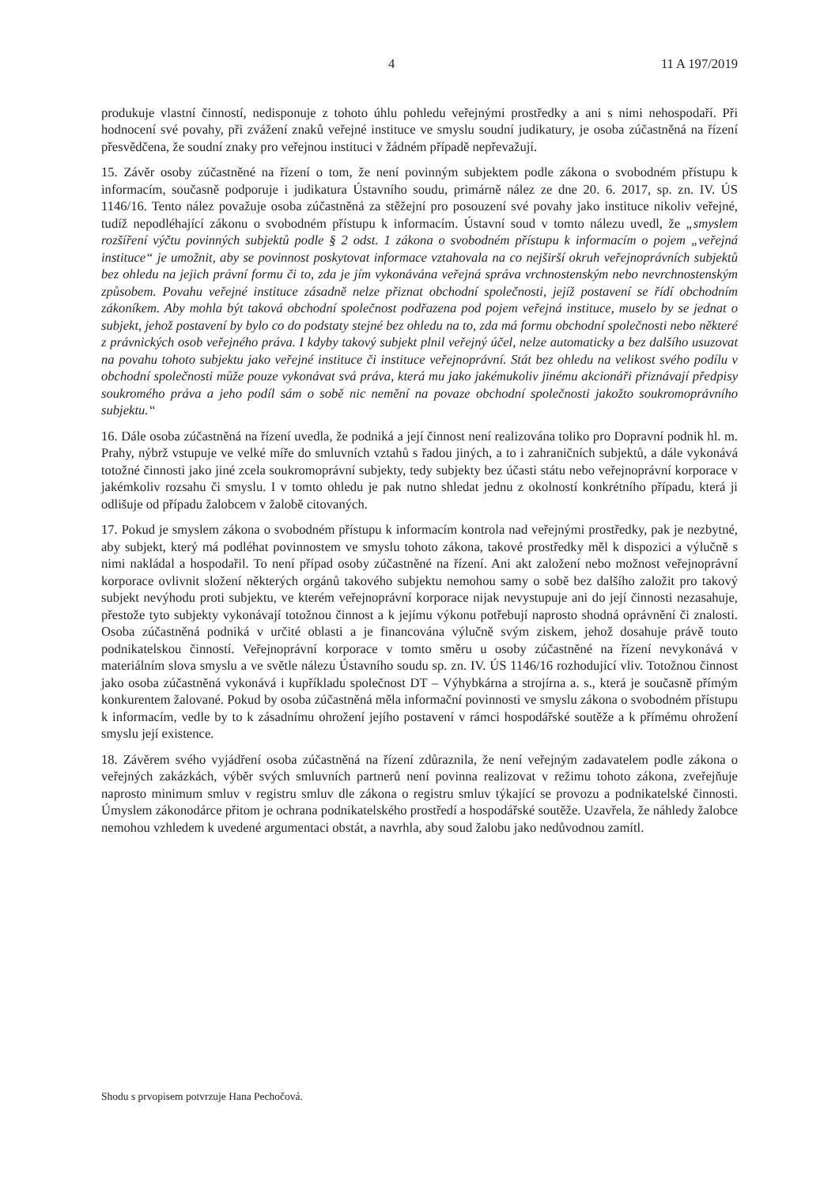4 11 A 197/2019
produkuje vlastní činností, nedisponuje z tohoto úhlu pohledu veřejnými prostředky a ani s nimi nehospodaří. Při hodnocení své povahy, při zvážení znaků veřejné instituce ve smyslu soudní judikatury, je osoba zúčastněná na řízení přesvědčena, že soudní znaky pro veřejnou instituci v žádném případě nepřevažují.
15. Závěr osoby zúčastněné na řízení o tom, že není povinným subjektem podle zákona o svobodném přístupu k informacím, současně podporuje i judikatura Ústavního soudu, primárně nález ze dne 20. 6. 2017, sp. zn. IV. ÚS 1146/16. Tento nález považuje osoba zúčastněná za stěžejní pro posouzení své povahy jako instituce nikoliv veřejné, tudíž nepodléhající zákonu o svobodném přístupu k informacím. Ústavní soud v tomto nálezu uvedl, že „smyslem rozšíření výčtu povinných subjektů podle § 2 odst. 1 zákona o svobodném přístupu k informacím o pojem „veřejná instituce“ je umožnit, aby se povinnost poskytovat informace vztahovala na co nejširší okruh veřejnoprávních subjektů bez ohledu na jejich právní formu či to, zda je jím vykonávána veřejná správa vrchnostenským nebo nevrchnostenským způsobem. Povahu veřejné instituce zásadně nelze přiznat obchodní společnosti, jejíž postavení se řídí obchodním zákoníkem. Aby mohla být taková obchodní společnost podřazena pod pojem veřejná instituce, muselo by se jednat o subjekt, jehož postavení by bylo co do podstaty stejné bez ohledu na to, zda má formu obchodní společnosti nebo některé z právnických osob veřejného práva. I kdyby takový subjekt plnil veřejný účel, nelze automaticky a bez dalšího usuzovat na povahu tohoto subjektu jako veřejné instituce či instituce veřejnoprávní. Stát bez ohledu na velikost svého podílu v obchodní společnosti může pouze vykonávat svá práva, která mu jako jakémukoliv jinému akcionáři přiznávají předpisy soukromého práva a jeho podíl sám o sobě nic nemění na povaze obchodní společnosti jakožto soukromoprávního subjektu.“
16. Dále osoba zúčastněná na řízení uvedla, že podniká a její činnost není realizována toliko pro Dopravní podnik hl. m. Prahy, nýbrž vstupuje ve velké míře do smluvních vztahů s řadou jiných, a to i zahraničních subjektů, a dále vykonává totožné činnosti jako jiné zcela soukromoprávní subjekty, tedy subjekty bez účasti státu nebo veřejnoprávní korporace v jakémkoliv rozsahu či smyslu. I v tomto ohledu je pak nutno shledat jednu z okolností konkrétního případu, která ji odlišuje od případu žalobcem v žalobě citovaných.
17. Pokud je smyslem zákona o svobodném přístupu k informacím kontrola nad veřejnými prostředky, pak je nezbytné, aby subjekt, který má podléhat povinnostem ve smyslu tohoto zákona, takové prostředky měl k dispozici a výlučně s nimi nakládal a hospodařil. To není případ osoby zúčastněné na řízení. Ani akt založení nebo možnost veřejnoprávní korporace ovlivnit složení některých orgánů takového subjektu nemohou samy o sobě bez dalšího založit pro takový subjekt nevýhodu proti subjektu, ve kterém veřejnoprávní korporace nijak nevystupuje ani do její činnosti nezasahuje, přestože tyto subjekty vykonávají totožnou činnost a k jejímu výkonu potřebují naprosto shodná oprávnění či znalosti. Osoba zúčastněná podniká v určité oblasti a je financována výlučně svým ziskem, jehož dosahuje právě touto podnikatelskou činností. Veřejnoprávní korporace v tomto směru u osoby zúčastněné na řízení nevykonává v materiálním slova smyslu a ve světle nálezu Ústavního soudu sp. zn. IV. ÚS 1146/16 rozhodující vliv. Totožnou činnost jako osoba zúčastněná vykonává i kupříkladu společnost DT – Výhybkárna a strojírna a. s., která je současně přímým konkurentem žalované. Pokud by osoba zúčastněná měla informační povinnosti ve smyslu zákona o svobodném přístupu k informacím, vedle by to k zásadnímu ohrožení jejího postavení v rámci hospodářské soutěže a k přímému ohrožení smyslu její existence.
18. Závěrem svého vyjádření osoba zúčastněná na řízení zdůraznila, že není veřejným zadavatelem podle zákona o veřejných zakázkách, výběr svých smluvních partnerů není povinna realizovat v režimu tohoto zákona, zveřejňuje naprosto minimum smluv v registru smluv dle zákona o registru smluv týkající se provozu a podnikatelské činnosti. Úmyslem zákonodárce přitom je ochrana podnikatelského prostředí a hospodářské soutěže. Uzavřela, že náhledy žalobce nemohou vzhledem k uvedené argumentaci obstát, a navrhla, aby soud žalobu jako nedůvodnou zamítl.
Shodu s prvopisem potvrzuje Hana Pechočová.